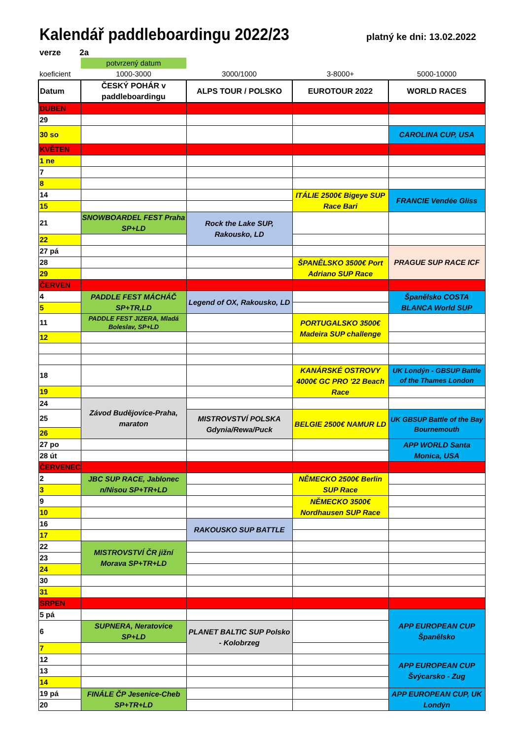Kalendář paddleboardingu 2022/23
platný ke dni: 13.02.2022
verze 2a
| | potvrzený datum | | | |
| koeficient | 1000-3000 | 3000/1000 | 3-8000+ | 5000-10000 |
| Datum | ČESKÝ POHÁR v paddleboardingu | ALPS TOUR / POLSKO | EUROTOUR 2022 | WORLD RACES |
| DUBEN | | | | |
| 29 | | | | |
| 30 so | | | | CAROLINA CUP, USA |
| KVĚTEN | | | | |
| 1 ne | | | | |
| 7 | | | | |
| 8 | | | | |
| 14 | | | ITÁLIE 2500€ Bigeye SUP Race Bari | FRANCIE Vendée Gliss |
| 15 | | | | |
| 21 | SNOWBOARDEL FEST Praha SP+LD | Rock the Lake SUP, Rakousko, LD | | |
| 22 | | | | |
| 27 pá | | | | PRAGUE SUP RACE ICF |
| 28 | | | ŠPANĚLSKO 3500€ Port Adriano SUP Race | |
| 29 | | | | |
| ČERVEN | | | | |
| 4 | PADDLE FEST MÁCHÁČ SP+TR,LD | Legend of OX, Rakousko, LD | | Španělsko COSTA BLANCA World SUP |
| 5 | | | | |
| 11 | PADDLE FEST JIZERA, Mladá Boleslav, SP+LD | | PORTUGALSKO 3500€ Madeira SUP challenge | |
| 12 | | | | |
| 18 | | | KANÁRSKÉ OSTROVY 4000€ GC PRO '22 Beach Race | UK Londýn - GBSUP Battle of the Thames London |
| 19 | | | | |
| 24 | Závod Budějovice-Praha, maraton | | | |
| 25 | | MISTROVSTVÍ POLSKA Gdynia/Rewa/Puck | BELGIE 2500€ NAMUR LD | UK GBSUP Battle of the Bay Bournemouth |
| 26 | | | | |
| 27 po | | | | APP WORLD Santa Monica, USA |
| 28 út | | | | |
| ČERVENEC | | | | |
| 2 | JBC SUP RACE, Jablonec n/Nisou SP+TR+LD | | NĚMECKO 2500€ Berlin SUP Race | |
| 3 | | | | |
| 9 | | | NĚMECKO 3500€ Nordhausen SUP Race | |
| 10 | | | | |
| 16 | | RAKOUSKO SUP BATTLE | | |
| 17 | | | | |
| 22 | MISTROVSTVÍ ČR jižní Morava SP+TR+LD | | | |
| 23 | | | | |
| 24 | | | | |
| 30 | | | | |
| 31 | | | | |
| SRPEN | | | | |
| 5 pá | | | | APP EUROPEAN CUP Španělsko |
| 6 | SUPNERA, Neratovice SP+LD | PLANET BALTIC SUP Polsko - Kolobrzeg | | |
| 7 | | | | |
| 12 | | | | APP EUROPEAN CUP Švýcarsko - Zug |
| 13 | | | | |
| 14 | | | | |
| 19 pá | FINÁLE ČP Jesenice-Cheb SP+TR+LD | | | APP EUROPEAN CUP, UK Londýn |
| 20 | | | | |